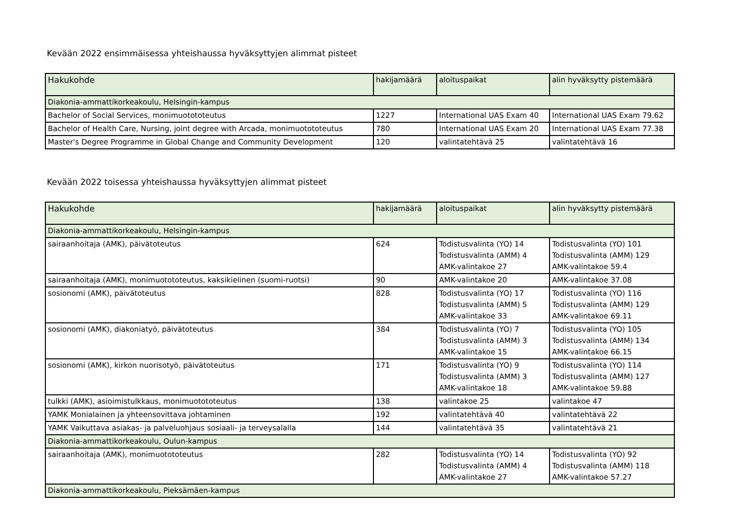Kevään 2022 ensimmäisessa yhteishaussa hyväksyttyjen alimmat pisteet
| Hakukohde | hakijamäärä | aloituspaikat | alin hyväksytty pistemäärä |
| --- | --- | --- | --- |
| Diakonia-ammattikorkeakoulu, Helsingin-kampus | | | |
| Bachelor of Social Services, monimuotototeutus | 1227 | International UAS Exam 40 | International UAS Exam 79.62 |
| Bachelor of Health Care, Nursing, joint degree with Arcada, monimuotototeutus | 780 | International UAS Exam 20 | International UAS Exam 77.38 |
| Master's Degree Programme in Global Change and Community Development | 120 | valintatehtävä 25 | valintatehtävä 16 |
Kevään 2022 toisessa yhteishaussa hyväksyttyjen alimmat pisteet
| Hakukohde | hakijamäärä | aloituspaikat | alin hyväksytty pistemäärä |
| --- | --- | --- | --- |
| Diakonia-ammattikorkeakoulu, Helsingin-kampus | | | |
| sairaanhoitaja (AMK), päivätoteutus | 624 | Todistusvalinta (YO) 14 Todistusvalinta (AMM) 4 AMK-valintakoe 27 | Todistusvalinta (YO) 101 Todistusvalinta (AMM) 129 AMK-valintakoe 59.4 |
| sairaanhoitaja (AMK), monimuotototeutus, kaksikielinen (suomi-ruotsi) | 90 | AMK-valintakoe 20 | AMK-valintakoe 37.08 |
| sosionomi (AMK), päivätoteutus | 828 | Todistusvalinta (YO) 17 Todistusvalinta (AMM) 5 AMK-valintakoe 33 | Todistusvalinta (YO) 116 Todistusvalinta (AMM) 129 AMK-valintakoe 69.11 |
| sosionomi (AMK), diakoniatyö, päivätoteutus | 384 | Todistusvalinta (YO) 7 Todistusvalinta (AMM) 3 AMK-valintakoe 15 | Todistusvalinta (YO) 105 Todistusvalinta (AMM) 134 AMK-valintakoe 66.15 |
| sosionomi (AMK), kirkon nuorisotyö, päivätoteutus | 171 | Todistusvalinta (YO) 9 Todistusvalinta (AMM) 3 AMK-valintakoe 18 | Todistusvalinta (YO) 114 Todistusvalinta (AMM) 127 AMK-valintakoe 59.88 |
| tulkki (AMK), asioimistulkkaus, monimuotototeutus | 138 | valintakoe 25 | valintakoe 47 |
| YAMK Monialainen ja yhteensovittava johtaminen | 192 | valintatehtävä 40 | valintatehtävä 22 |
| YAMK Vaikuttava asiakas- ja palveluohjaus sosiaali- ja terveysalalla | 144 | valintatehtävä 35 | valintatehtävä 21 |
| Diakonia-ammattikorkeakoulu, Oulun-kampus | | | |
| sairaanhoitaja (AMK), monimuotototeutus | 282 | Todistusvalinta (YO) 14 Todistusvalinta (AMM) 4 AMK-valintakoe 27 | Todistusvalinta (YO) 92 Todistusvalinta (AMM) 118 AMK-valintakoe 57.27 |
| Diakonia-ammattikorkeakoulu, Pieksämäen-kampus | | | |